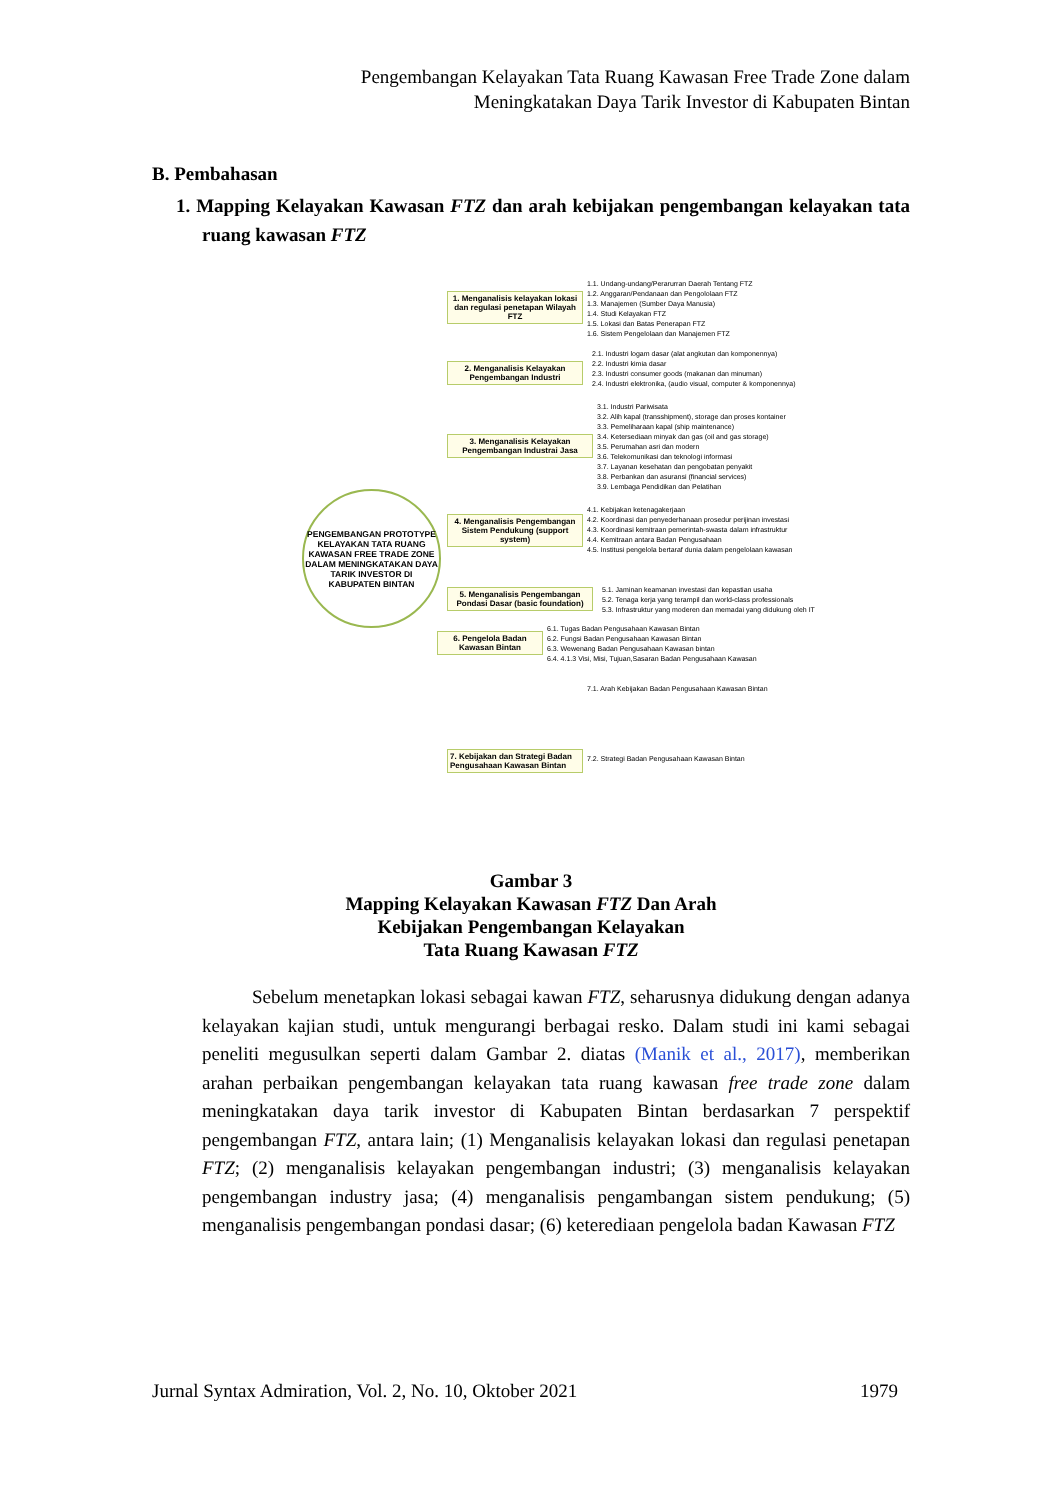Pengembangan Kelayakan Tata Ruang Kawasan Free Trade Zone dalam
Meningkatakan Daya Tarik Investor di Kabupaten Bintan
B. Pembahasan
1. Mapping Kelayakan Kawasan FTZ dan arah kebijakan pengembangan kelayakan tata ruang kawasan FTZ
PENGEMBANGAN PROTOTYPE KELAYAKAN TATA RUANG KAWASAN FREE TRADE ZONE DALAM MENINGKATAKAN DAYA TARIK INVESTOR DI KABUPATEN BINTAN
1. Menganalisis kelayakan lokasi dan regulasi penetapan Wilayah FTZ
1.1. Undang-undang/Perarurran Daerah Tentang FTZ
1.2. Anggaran/Pendanaan dan Pengololaan FTZ
1.3. Manajemen (Sumber Daya Manusia)
1.4. Studi Kelayakan FTZ
1.5. Lokasi dan Batas Penerapan FTZ
1.6. Sistem Pengelolaan dan Manajemen FTZ
2. Menganalisis Kelayakan Pengembangan Industri
2.1. Industri logam dasar (alat angkutan dan komponennya)
2.2. Industri kimia dasar
2.3. Industri consumer goods (makanan dan minuman)
2.4. Industri elektronika, (audio visual, computer & komponennya)
3. Menganalisis Kelayakan Pengembangan Industrai Jasa
3.1. Industri Pariwisata
3.2. Alih kapal (transshipment), storage dan proses kontainer
3.3. Pemeliharaan kapal (ship maintenance)
3.4. Ketersediaan minyak dan gas (oil and gas storage)
3.5. Perumahan asri dan modern
3.6. Telekomunikasi dan teknologi informasi
3.7. Layanan kesehatan dan pengobatan penyakit
3.8. Perbankan dan asuransi (financial services)
3.9. Lembaga Pendidikan dan Pelatihan
4. Menganalisis Pengembangan Sistem Pendukung (support system)
4.1. Kebijakan ketenagakerjaan
4.2. Koordinasi dan penyederhanaan prosedur perijinan investasi
4.3. Koordinasi kemitraan pemerintah-swasta dalam infrastruktur
4.4. Kemitraan antara Badan Pengusahaan
4.5. Institusi pengelola bertaraf dunia dalam pengelolaan kawasan
5. Menganalisis Pengembangan Pondasi Dasar (basic foundation)
5.1. Jaminan keamanan investasi dan kepastian usaha
5.2. Tenaga kerja yang terampil dan world-class professionals
5.3. Infrastruktur yang moderen dan memadai yang didukung oleh IT
6. Pengelola Badan Kawasan Bintan
6.1. Tugas Badan Pengusahaan Kawasan Bintan
6.2. Fungsi Badan Pengusahaan Kawasan Bintan
6.3. Wewenang Badan Pengusahaan Kawasan bintan
6.4. 4.1.3 Visi, Misi, Tujuan,Sasaran Badan Pengusahaan Kawasan
7. Kebijakan dan Strategi Badan Pengusahaan Kawasan Bintan
7.1. Arah Kebijakan Badan Pengusahaan Kawasan Bintan
7.2. Strategi Badan Pengusahaan Kawasan Bintan
Gambar 3
Mapping Kelayakan Kawasan FTZ Dan Arah
Kebijakan Pengembangan Kelayakan
Tata Ruang Kawasan FTZ
Sebelum menetapkan lokasi sebagai kawan FTZ, seharusnya didukung dengan adanya kelayakan kajian studi, untuk mengurangi berbagai resko. Dalam studi ini kami sebagai peneliti megusulkan seperti dalam Gambar 2. diatas (Manik et al., 2017), memberikan arahan perbaikan pengembangan kelayakan tata ruang kawasan free trade zone dalam meningkatakan daya tarik investor di Kabupaten Bintan berdasarkan 7 perspektif pengembangan FTZ, antara lain; (1) Menganalisis kelayakan lokasi dan regulasi penetapan FTZ; (2) menganalisis kelayakan pengembangan industri; (3) menganalisis kelayakan pengembangan industry jasa; (4) menganalisis pengambangan sistem pendukung; (5) menganalisis pengembangan pondasi dasar; (6) keterediaan pengelola badan Kawasan FTZ
Jurnal Syntax Admiration, Vol. 2, No. 10, Oktober 2021 1979